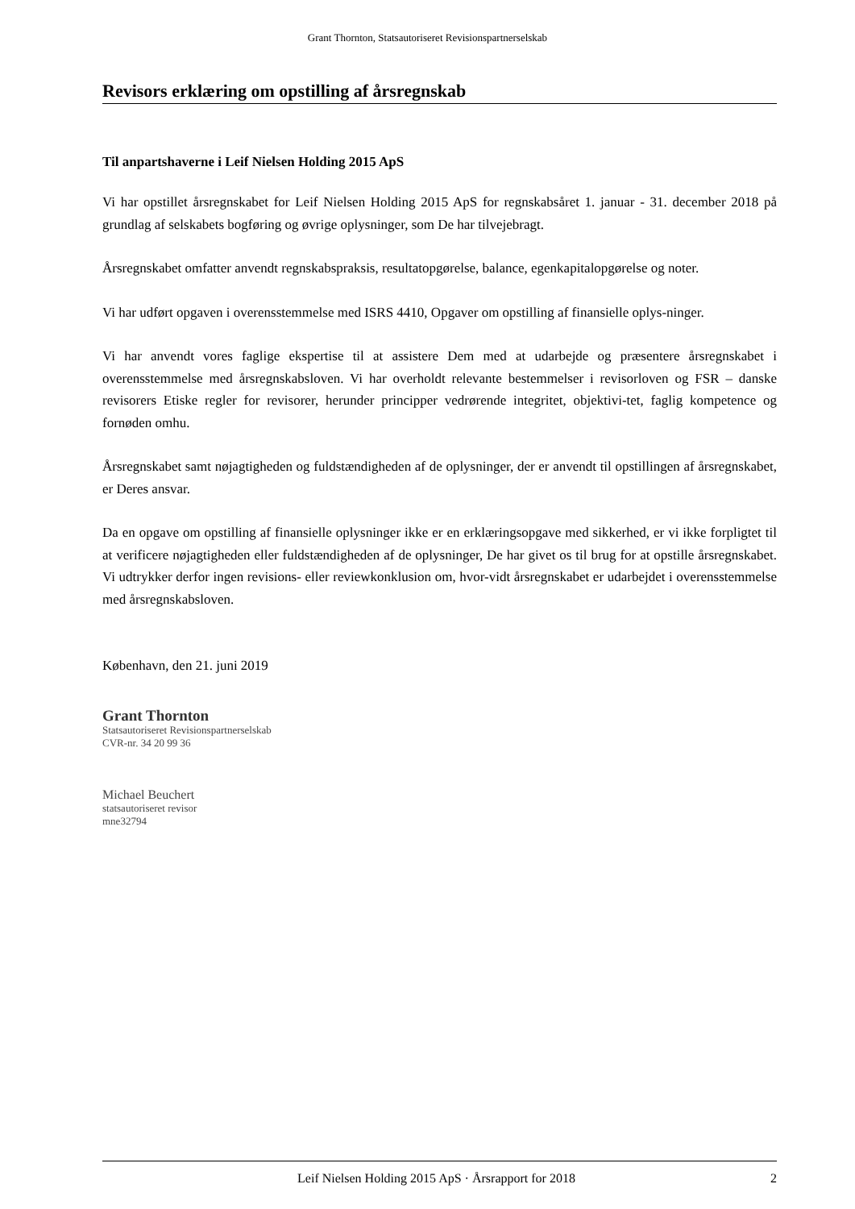Grant Thornton, Statsautoriseret Revisionspartnerselskab
Revisors erklæring om opstilling af årsregnskab
Til anpartshaverne i Leif Nielsen Holding 2015 ApS
Vi har opstillet årsregnskabet for Leif Nielsen Holding 2015 ApS for regnskabsåret 1. januar - 31. december 2018 på grundlag af selskabets bogføring og øvrige oplysninger, som De har tilvejebragt.
Årsregnskabet omfatter anvendt regnskabspraksis, resultatopgørelse, balance, egenkapitalopgørelse og noter.
Vi har udført opgaven i overensstemmelse med ISRS 4410, Opgaver om opstilling af finansielle oplys-ninger.
Vi har anvendt vores faglige ekspertise til at assistere Dem med at udarbejde og præsentere årsregnskabet i overensstemmelse med årsregnskabsloven. Vi har overholdt relevante bestemmelser i revisorloven og FSR – danske revisorers Etiske regler for revisorer, herunder principper vedrørende integritet, objektivi-tet, faglig kompetence og fornøden omhu.
Årsregnskabet samt nøjagtigheden og fuldstændigheden af de oplysninger, der er anvendt til opstillingen af årsregnskabet, er Deres ansvar.
Da en opgave om opstilling af finansielle oplysninger ikke er en erklæringsopgave med sikkerhed, er vi ikke forpligtet til at verificere nøjagtigheden eller fuldstændigheden af de oplysninger, De har givet os til brug for at opstille årsregnskabet. Vi udtrykker derfor ingen revisions- eller reviewkonklusion om, hvor-vidt årsregnskabet er udarbejdet i overensstemmelse med årsregnskabsloven.
København, den 21. juni 2019
Grant Thornton
Statsautoriseret Revisionspartnerselskab
CVR-nr. 34 20 99 36
Michael Beuchert
statsautoriseret revisor
mne32794
Leif Nielsen Holding 2015 ApS · Årsrapport for 2018 2